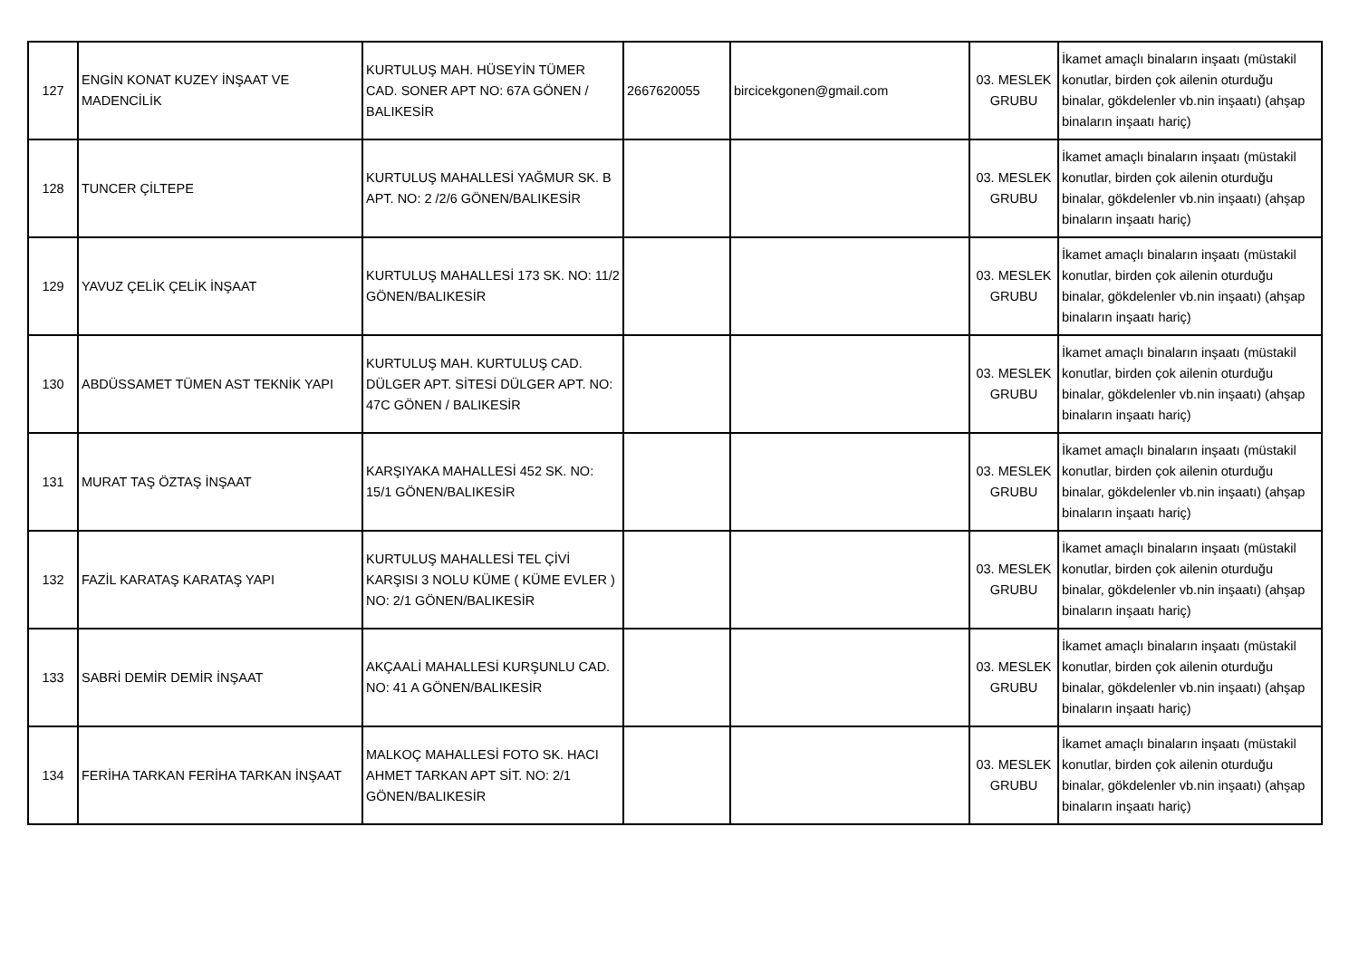| 127 | ENGİN KONAT KUZEY İNŞAAT VE MADENCİLİK | KURTULUŞ MAH. HÜSEYİN TÜMER CAD. SONER APT NO: 67A GÖNEN / BALIKESİR | 2667620055 | bircicekgonen@gmail.com | 03. MESLEK GRUBU | İkamet amaçlı binaların inşaatı (müstakil konutlar, birden çok ailenin oturduğu binalar, gökdelenler vb.nin inşaatı) (ahşap binaların inşaatı hariç) |
| 128 | TUNCER ÇİLTEPE | KURTULUŞ MAHALLESİ YAĞMUR SK. B APT. NO: 2 /2/6 GÖNEN/BALIKESİR | | | 03. MESLEK GRUBU | İkamet amaçlı binaların inşaatı (müstakil konutlar, birden çok ailenin oturduğu binalar, gökdelenler vb.nin inşaatı) (ahşap binaların inşaatı hariç) |
| 129 | YAVUZ ÇELİK ÇELİK İNŞAAT | KURTULUŞ MAHALLESİ 173 SK. NO: 11/2 GÖNEN/BALIKESİR | | | 03. MESLEK GRUBU | İkamet amaçlı binaların inşaatı (müstakil konutlar, birden çok ailenin oturduğu binalar, gökdelenler vb.nin inşaatı) (ahşap binaların inşaatı hariç) |
| 130 | ABDÜSSAMET TÜMEN AST TEKNİK YAPI | KURTULUŞ MAH. KURTULUŞ CAD. DÜLGER APT. SİTESİ DÜLGER APT. NO: 47C GÖNEN / BALIKESİR | | | 03. MESLEK GRUBU | İkamet amaçlı binaların inşaatı (müstakil konutlar, birden çok ailenin oturduğu binalar, gökdelenler vb.nin inşaatı) (ahşap binaların inşaatı hariç) |
| 131 | MURAT TAŞ ÖZTAŞ İNŞAAT | KARŞIYAKA MAHALLESİ 452 SK. NO: 15/1 GÖNEN/BALIKESİR | | | 03. MESLEK GRUBU | İkamet amaçlı binaların inşaatı (müstakil konutlar, birden çok ailenin oturduğu binalar, gökdelenler vb.nin inşaatı) (ahşap binaların inşaatı hariç) |
| 132 | FAZİL KARATAŞ KARATAŞ YAPI | KURTULUŞ MAHALLESİ TEL ÇİVİ KARŞISI 3 NOLU KÜME ( KÜME EVLER ) NO: 2/1 GÖNEN/BALIKESİR | | | 03. MESLEK GRUBU | İkamet amaçlı binaların inşaatı (müstakil konutlar, birden çok ailenin oturduğu binalar, gökdelenler vb.nin inşaatı) (ahşap binaların inşaatı hariç) |
| 133 | SABRİ DEMİR DEMİR İNŞAAT | AKÇAALİ MAHALLESİ KURŞUNLU CAD. NO: 41 A GÖNEN/BALIKESİR | | | 03. MESLEK GRUBU | İkamet amaçlı binaların inşaatı (müstakil konutlar, birden çok ailenin oturduğu binalar, gökdelenler vb.nin inşaatı) (ahşap binaların inşaatı hariç) |
| 134 | FERİHA TARKAN FERİHA TARKAN İNŞAAT | MALKOÇ MAHALLESİ FOTO SK. HACI AHMET TARKAN APT SİT. NO: 2/1 GÖNEN/BALIKESİR | | | 03. MESLEK GRUBU | İkamet amaçlı binaların inşaatı (müstakil konutlar, birden çok ailenin oturduğu binalar, gökdelenler vb.nin inşaatı) (ahşap binaların inşaatı hariç) |